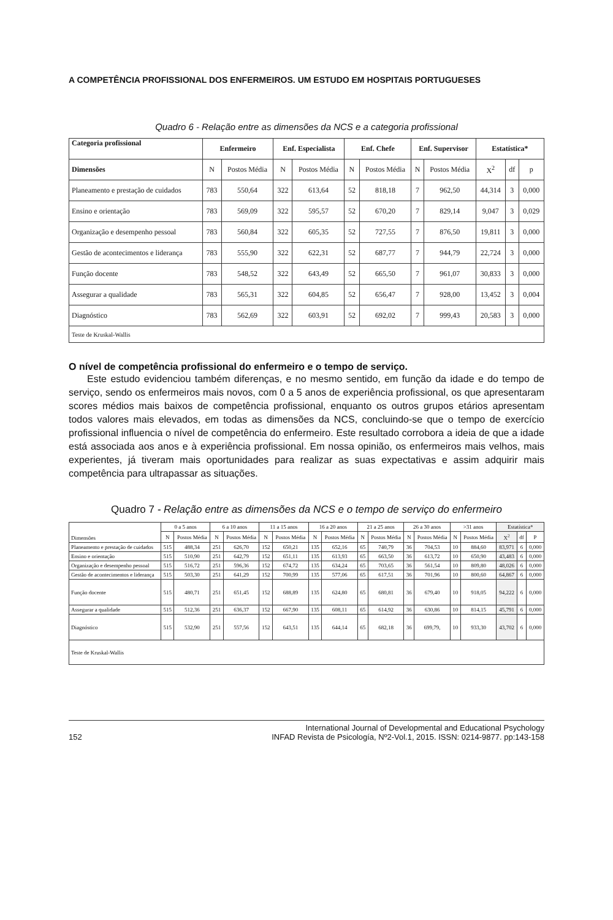A COMPETÊNCIA PROFISSIONAL DOS ENFERMEIROS. UM ESTUDO EM HOSPITAIS PORTUGUESES
Quadro 6 - Relação entre as dimensões da NCS e a categoria profissional
| Categoria profissional | Enfermeiro | | Enf. Especialista | | Enf. Chefe | | Enf. Supervisor | | Estatística* | | |
| --- | --- | --- | --- | --- | --- | --- | --- | --- | --- | --- | --- |
| Dimensões | N | Postos Média | N | Postos Média | N | Postos Média | N | Postos Média | X<sup>2</sup> | df | p |
| Planeamento e prestação de cuidados | 783 | 550,64 | 322 | 613,64 | 52 | 818,18 | 7 | 962,50 | 44,314 | 3 | 0,000 |
| Ensino e orientação | 783 | 569,09 | 322 | 595,57 | 52 | 670,20 | 7 | 829,14 | 9,047 | 3 | 0,029 |
| Organização e desempenho pessoal | 783 | 560,84 | 322 | 605,35 | 52 | 727,55 | 7 | 876,50 | 19,811 | 3 | 0,000 |
| Gestão de acontecimentos e liderança | 783 | 555,90 | 322 | 622,31 | 52 | 687,77 | 7 | 944,79 | 22,724 | 3 | 0,000 |
| Função docente | 783 | 548,52 | 322 | 643,49 | 52 | 665,50 | 7 | 961,07 | 30,833 | 3 | 0,000 |
| Assegurar a qualidade | 783 | 565,31 | 322 | 604,85 | 52 | 656,47 | 7 | 928,00 | 13,452 | 3 | 0,004 |
| Diagnóstico | 783 | 562,69 | 322 | 603,91 | 52 | 692,02 | 7 | 999,43 | 20,583 | 3 | 0,000 |
| Teste de Kruskal-Wallis | | | | | | | | | | | |
O nível de competência profissional do enfermeiro e o tempo de serviço.
Este estudo evidenciou também diferenças, e no mesmo sentido, em função da idade e do tempo de serviço, sendo os enfermeiros mais novos, com 0 a 5 anos de experiência profissional, os que apresentaram scores médios mais baixos de competência profissional, enquanto os outros grupos etários apresentam todos valores mais elevados, em todas as dimensões da NCS, concluindo-se que o tempo de exercício profissional influencia o nível de competência do enfermeiro. Este resultado corrobora a ideia de que a idade está associada aos anos e à experiência profissional. Em nossa opinião, os enfermeiros mais velhos, mais experientes, já tiveram mais oportunidades para realizar as suas expectativas e assim adquirir mais competência para ultrapassar as situações.
Quadro 7 - Relação entre as dimensões da NCS e o tempo de serviço do enfermeiro
| Dimensões | 0 a 5 anos | | 6 a 10 anos | | 11 a 15 anos | | 16 a 20 anos | | 21 a 25 anos | | 26 a 30 anos | | >31 anos | | Estatística* | | |
| --- | --- | --- | --- | --- | --- | --- | --- | --- | --- | --- | --- | --- | --- | --- | --- | --- | --- |
| | N | Postos Média | N | Postos Média | N | Postos Média | N | Postos Média | N | Postos Média | N | Postos Média | N | Postos Média | X<sup>2</sup> | df | P |
| Planeamento e prestação de cuidados | 515 | 488,34 | 251 | 626,70 | 152 | 650,21 | 135 | 652,16 | 65 | 740,79 | 36 | 704,53 | 10 | 884,60 | 83,971 | 6 | 0,000 |
| Ensino e orientação | 515 | 510,90 | 251 | 642,79 | 152 | 651,11 | 135 | 613,93 | 65 | 663,50 | 36 | 613,72 | 10 | 650,90 | 43,483 | 6 | 0,000 |
| Organização e desempenho pessoal | 515 | 516,72 | 251 | 596,36 | 152 | 674,72 | 135 | 634,24 | 65 | 703,65 | 36 | 561,54 | 10 | 809,80 | 48,026 | 6 | 0,000 |
| Gestão de acontecimentos e liderança | 515 | 503,30 | 251 | 641,29 | 152 | 700,99 | 135 | 577,06 | 65 | 617,51 | 36 | 701,96 | 10 | 800,60 | 64,867 | 6 | 0,000 |
| Função docente | 515 | 480,71 | 251 | 651,45 | 152 | 688,89 | 135 | 624,80 | 65 | 680,81 | 36 | 679,40 | 10 | 918,05 | 94,222 | 6 | 0,000 |
| Assegurar a qualidade | 515 | 512,36 | 251 | 636,37 | 152 | 667,90 | 135 | 608,11 | 65 | 614,92 | 36 | 630,86 | 10 | 814,15 | 45,791 | 6 | 0,000 |
| Diagnóstico | 515 | 532,90 | 251 | 557,56 | 152 | 643,51 | 135 | 644,14 | 65 | 682,18 | 36 | 699,79, | 10 | 933,30 | 43,702 | 6 | 0,000 |
| Teste de Kruskal-Wallis | | | | | | | | | | | | | | | | | |
152 International Journal of Developmental and Educational Psychology
INFAD Revista de Psicología, Nº2-Vol.1, 2015. ISSN: 0214-9877. pp:143-158